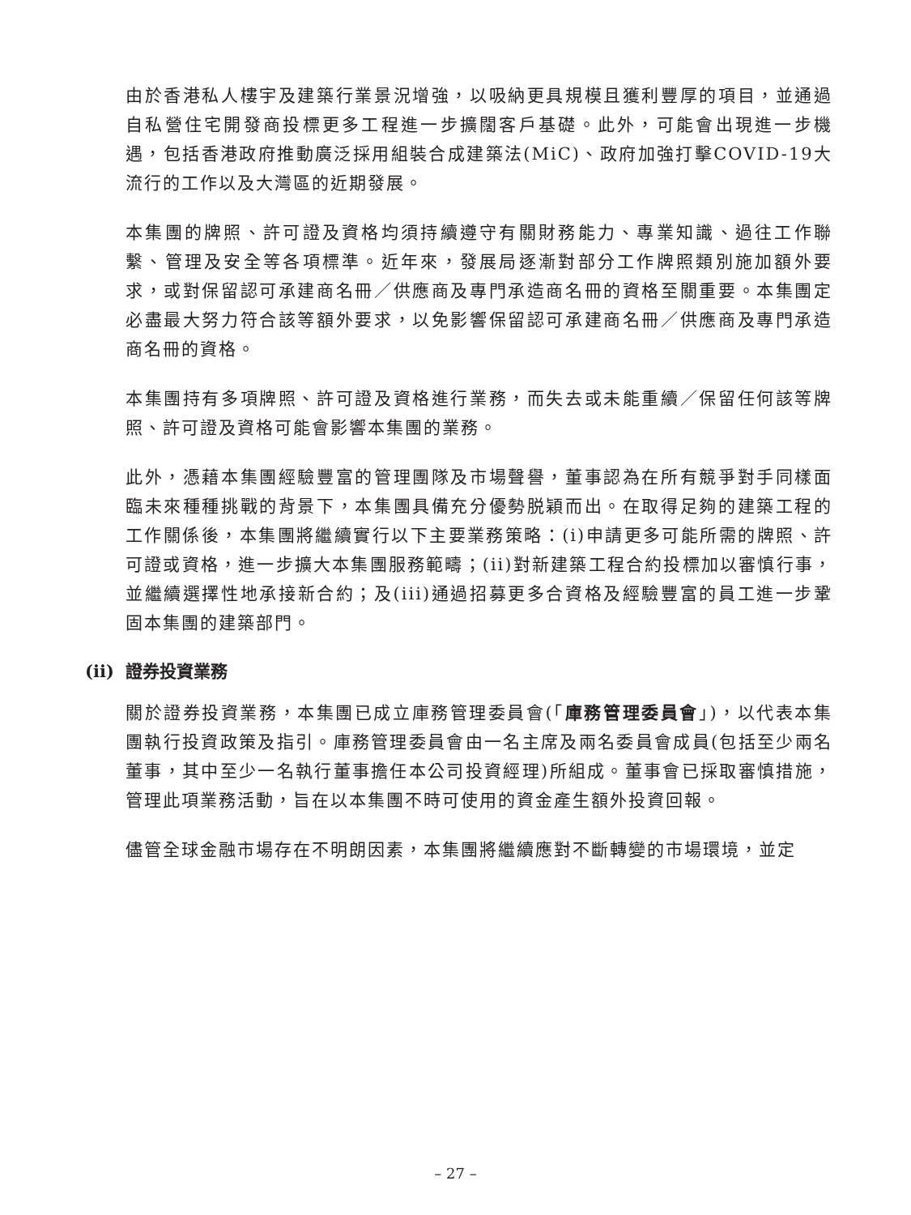由於香港私人樓宇及建築行業景況增強，以吸納更具規模且獲利豐厚的項目，並通過自私營住宅開發商投標更多工程進一步擴闊客戶基礎。此外，可能會出現進一步機遇，包括香港政府推動廣泛採用組裝合成建築法(MiC)、政府加強打擊COVID-19大流行的工作以及大灣區的近期發展。
本集團的牌照、許可證及資格均須持續遵守有關財務能力、專業知識、過往工作聯繫、管理及安全等各項標準。近年來，發展局逐漸對部分工作牌照類別施加額外要求，或對保留認可承建商名冊／供應商及專門承造商名冊的資格至關重要。本集團定必盡最大努力符合該等額外要求，以免影響保留認可承建商名冊／供應商及專門承造商名冊的資格。
本集團持有多項牌照、許可證及資格進行業務，而失去或未能重續／保留任何該等牌照、許可證及資格可能會影響本集團的業務。
此外，憑藉本集團經驗豐富的管理團隊及市場聲譽，董事認為在所有競爭對手同樣面臨未來種種挑戰的背景下，本集團具備充分優勢脱穎而出。在取得足夠的建築工程的工作關係後，本集團將繼續實行以下主要業務策略：(i)申請更多可能所需的牌照、許可證或資格，進一步擴大本集團服務範疇；(ii)對新建築工程合約投標加以審慎行事，並繼續選擇性地承接新合約；及(iii)通過招募更多合資格及經驗豐富的員工進一步鞏固本集團的建築部門。
(ii) 證券投資業務
關於證券投資業務，本集團已成立庫務管理委員會(「庫務管理委員會」)，以代表本集團執行投資政策及指引。庫務管理委員會由一名主席及兩名委員會成員(包括至少兩名董事，其中至少一名執行董事擔任本公司投資經理)所組成。董事會已採取審慎措施，管理此項業務活動，旨在以本集團不時可使用的資金產生額外投資回報。
儘管全球金融市場存在不明朗因素，本集團將繼續應對不斷轉變的市場環境，並定
– 27 –